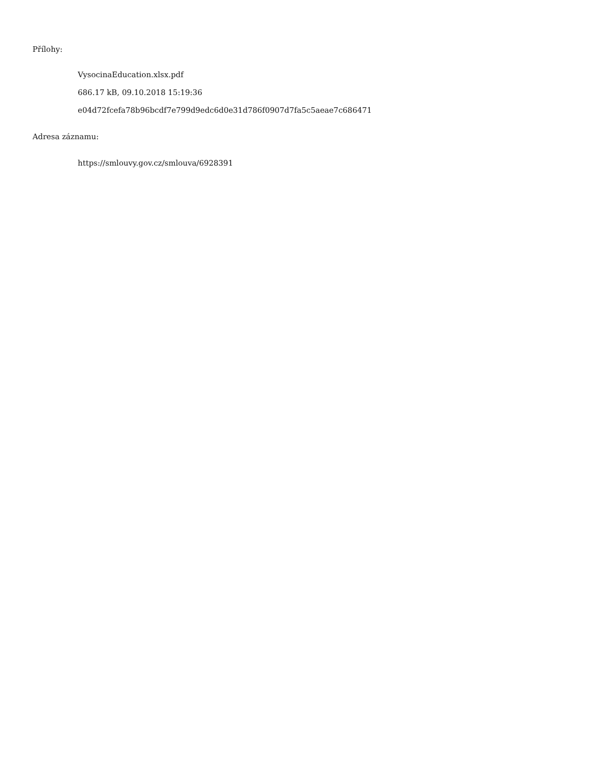Přílohy:
VysocinaEducation.xlsx.pdf
686.17 kB, 09.10.2018 15:19:36
e04d72fcefa78b96bcdf7e799d9edc6d0e31d786f0907d7fa5c5aeae7c686471
Adresa záznamu:
https://smlouvy.gov.cz/smlouva/6928391